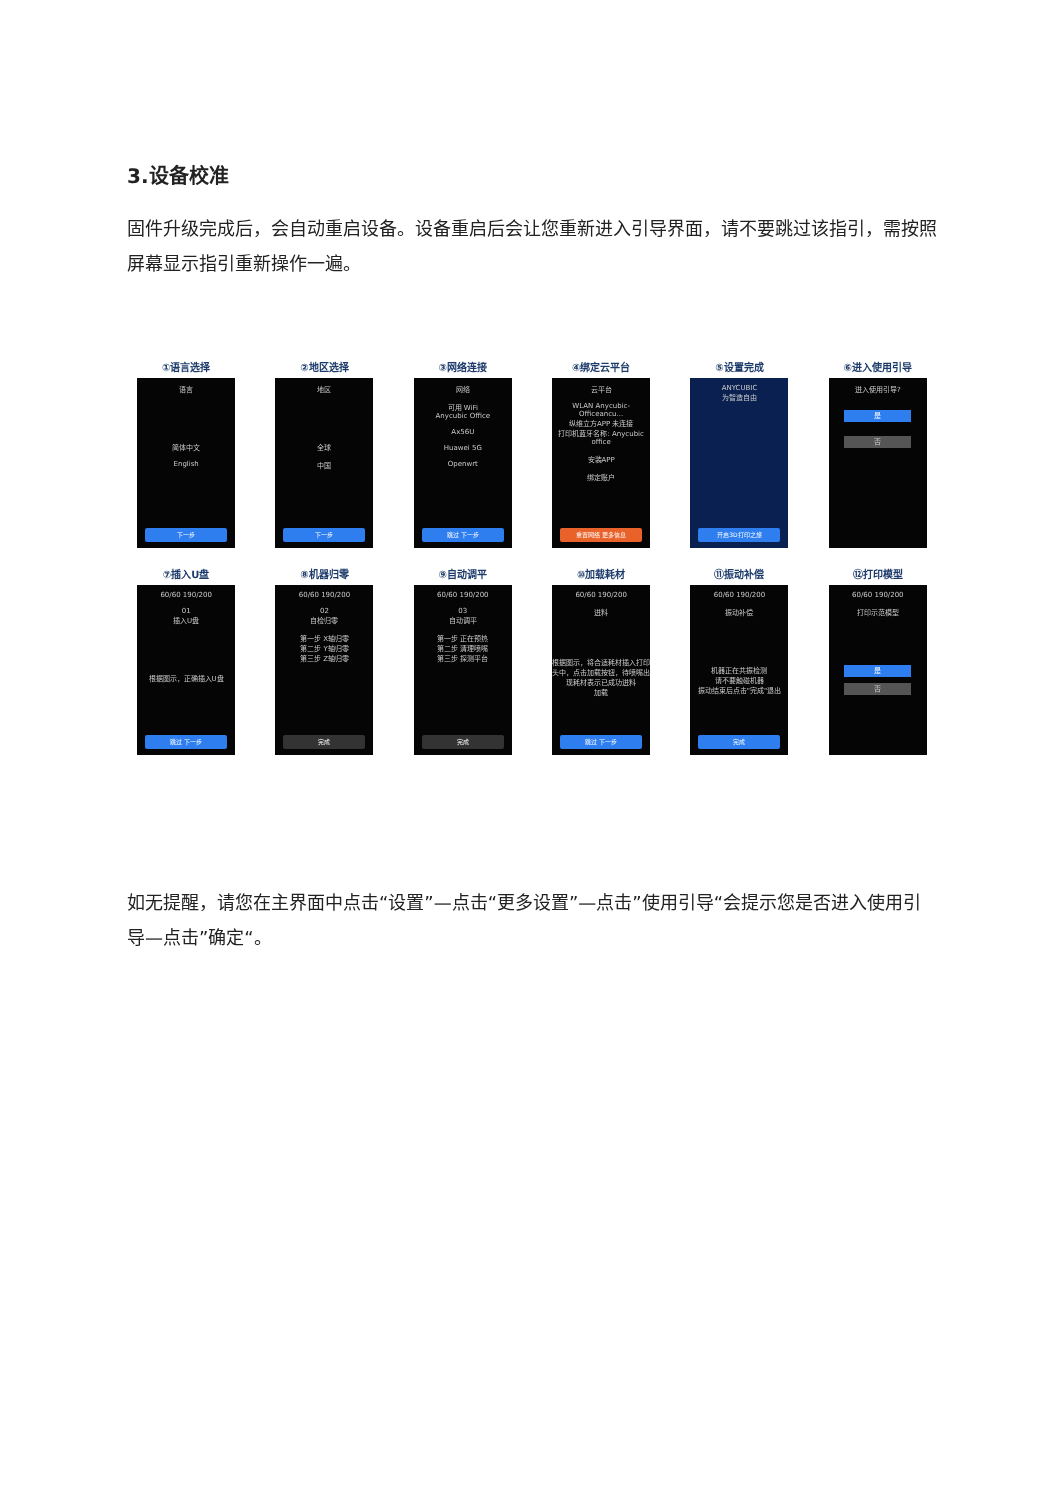3.设备校准
固件升级完成后，会自动重启设备。设备重启后会让您重新进入引导界面，请不要跳过该指引，需按照屏幕显示指引重新操作一遍。
①语言选择
语言
简体中文
English
下一步
②地区选择
地区
全球
中国
下一步
③网络连接
网络
可用 WiFi
Anycubic Office
Ax56U
Huawei 5G
Openwrt
跳过 下一步
④绑定云平台
云平台
WLAN Anycubic-Officeancu...
纵维立方APP 未连接
打印机蓝牙名称: Anycubic office
安装APP
绑定账户
重置网络 更多信息
⑤设置完成
ANYCUBIC
为智造自由
开启3D打印之旅
⑥进入使用引导
进入使用引导?
是
否
⑦插入U盘
60/60 190/200
01
插入U盘
根据图示，正确插入U盘
跳过 下一步
⑧机器归零
60/60 190/200
02
自检归零
第一步 X轴归零
第二步 Y轴归零
第三步 Z轴归零
完成
⑨自动调平
60/60 190/200
03
自动调平
第一步 正在预热
第二步 清理喷嘴
第三步 探测平台
完成
⑩加载耗材
60/60 190/200
进料
根据图示，将合适耗材插入打印头中，点击加载按钮，待喷嘴出现耗材表示已成功进料
加载
跳过 下一步
⑪振动补偿
60/60 190/200
振动补偿
机器正在共振检测
请不要触碰机器
振动结束后点击"完成"退出
完成
⑫打印模型
60/60 190/200
打印示范模型
是
否
如无提醒，请您在主界面中点击“设置”—点击“更多设置”—点击”使用引导“会提示您是否进入使用引导—点击”确定“。